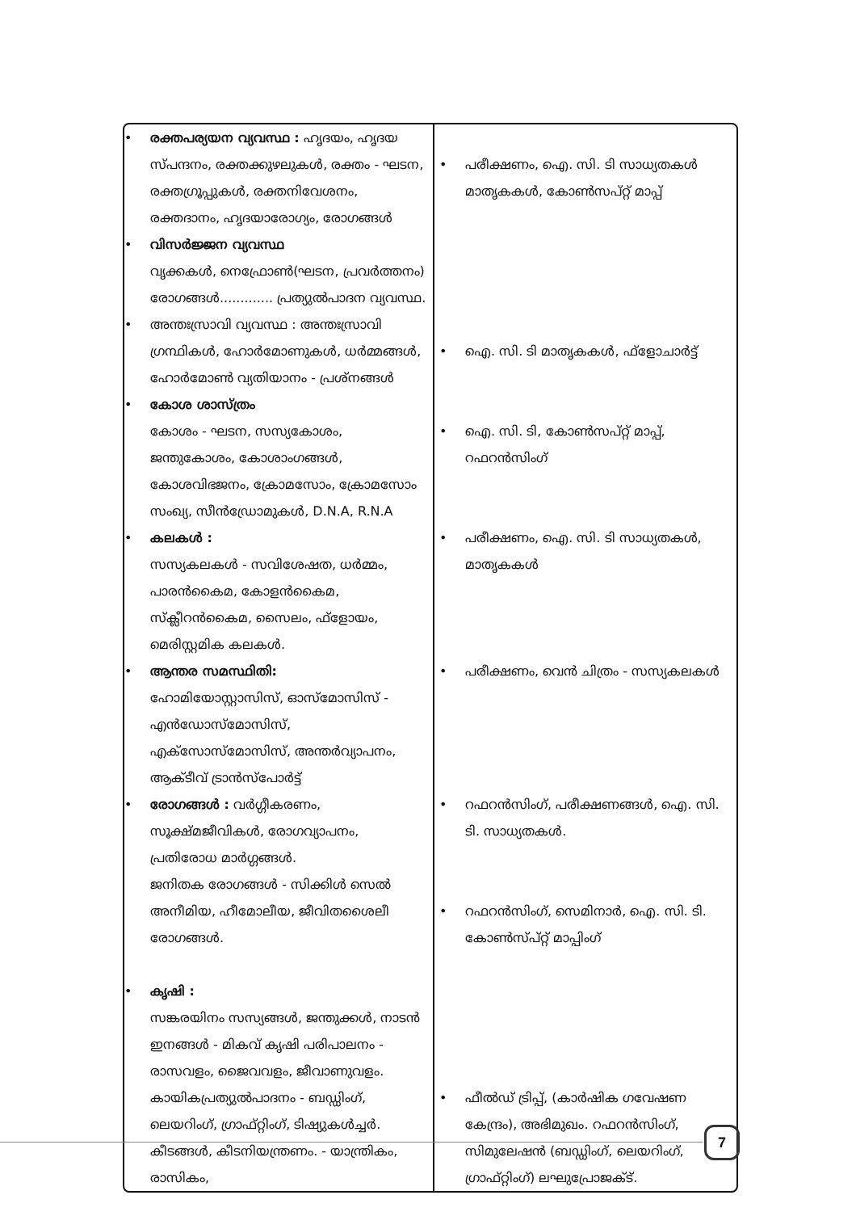| • രക്തപര്യയന വ്യവസ്ഥ : ഹൃദയം, ഹൃദയ സ്പന്ദനം, രക്തക്കുഴലുകൾ, രക്തം - ഘടന, രക്തഗ്രൂപ്പുകൾ, രക്തനിവേശനം, രക്തദാനം, ഹൃദയാരോഗ്യം, രോഗങ്ങൾ • വിസർജ്ജന വ്യവസ്ഥ വൃക്കകൾ, നെഫ്രോൺ(ഘടന, പ്രവർത്തനം) രോഗങ്ങൾ............. പ്രത്യുൽപാദന വ്യവസ്ഥ. • അന്തഃസ്രാവി വ്യവസ്ഥ : അന്തഃസ്രാവി ഗ്രന്ഥികൾ, ഹോർമോണുകൾ, ധർമ്മങ്ങൾ, ഹോർമോൺ വ്യതിയാനം - പ്രശ്നങ്ങൾ • കോശ ശാസ്ത്രം കോശം - ഘടന, സസ്യകോശം, ജന്തുകോശം, കോശാംഗങ്ങൾ, കോശവിഭജനം, ക്രോമസോം, ക്രോമസോം സംഖ്യ, സീൻഡ്രോമുകൾ, D.N.A, R.N.A • കലകൾ : സസ്യകലകൾ - സവിശേഷത, ധർമ്മം, പാരൻകൈമ, കോളൻകൈമ, സ്ക്ലീറൻകൈമ, സൈലം, ഫ്ളോയം, മെരിസ്റ്റമിക കലകൾ. • ആന്തര സമസ്ഥിതി: ഹോമിയോസ്റ്റാസിസ്, ഓസ്മോസിസ് - എൻഡോസ്മോസിസ്, എക്സോസ്മോസിസ്, അന്തർവ്യാപനം, ആക്ടീവ് ട്രാൻസ്പോർട്ട് • രോഗങ്ങൾ : വർഗ്ഗീകരണം, സൂക്ഷ്മജീവികൾ, രോഗവ്യാപനം, പ്രതിരോധ മാർഗ്ഗങ്ങൾ. ജനിതക രോഗങ്ങൾ - സിക്കിൾ സെൽ അനീമിയ, ഹീമോലീയ, ജീവിതശൈലീ രോഗങ്ങൾ. • കൃഷി : സങ്കരയിനം സസ്യങ്ങൾ, ജന്തുക്കൾ, നാടൻ ഇനങ്ങൾ - മികവ് കൃഷി പരിപാലനം - രാസവളം, ജൈവവളം, ജീവാണുവളം. കായികപ്രത്യുൽപാദനം - ബഡ്ഡിംഗ്, ലെയറിംഗ്, ഗ്രാഫ്റ്റിംഗ്, ടിഷ്യുകൾച്ചർ. കീടങ്ങൾ, കീടനിയന്ത്രണം. - യാന്ത്രികം, രാസികം, | • പരീക്ഷണം, ഐ. സി. ടി സാധ്യതകൾ മാതൃകകൾ, കോൺസപ്റ്റ് മാപ്പ് • ഐ. സി. ടി മാതൃകകൾ, ഫ്ളോചാർട്ട് • ഐ. സി. ടി, കോൺസപ്റ്റ് മാപ്പ്, റഫറൻസിംഗ് • പരീക്ഷണം, ഐ. സി. ടി സാധ്യതകൾ, മാതൃകകൾ • പരീക്ഷണം, വെൻ ചിത്രം - സസ്യകലകൾ • റഫറൻസിംഗ്, പരീക്ഷണങ്ങൾ, ഐ. സി. ടി. സാധ്യതകൾ. • റഫറൻസിംഗ്, സെമിനാർ, ഐ. സി. ടി. കോൺസ്പ്റ്റ് മാപ്പിംഗ് • ഫീൽഡ് ട്രിപ്പ്, (കാർഷിക ഗവേഷണ കേന്ദ്രം), അഭിമുഖം. റഫറൻസിംഗ്, സിമുലേഷൻ (ബഡ്ഡിംഗ്, ലെയറിംഗ്, ഗ്രാഫ്റ്റിംഗ്) ലഘുപ്രോജക്ട്. |
7